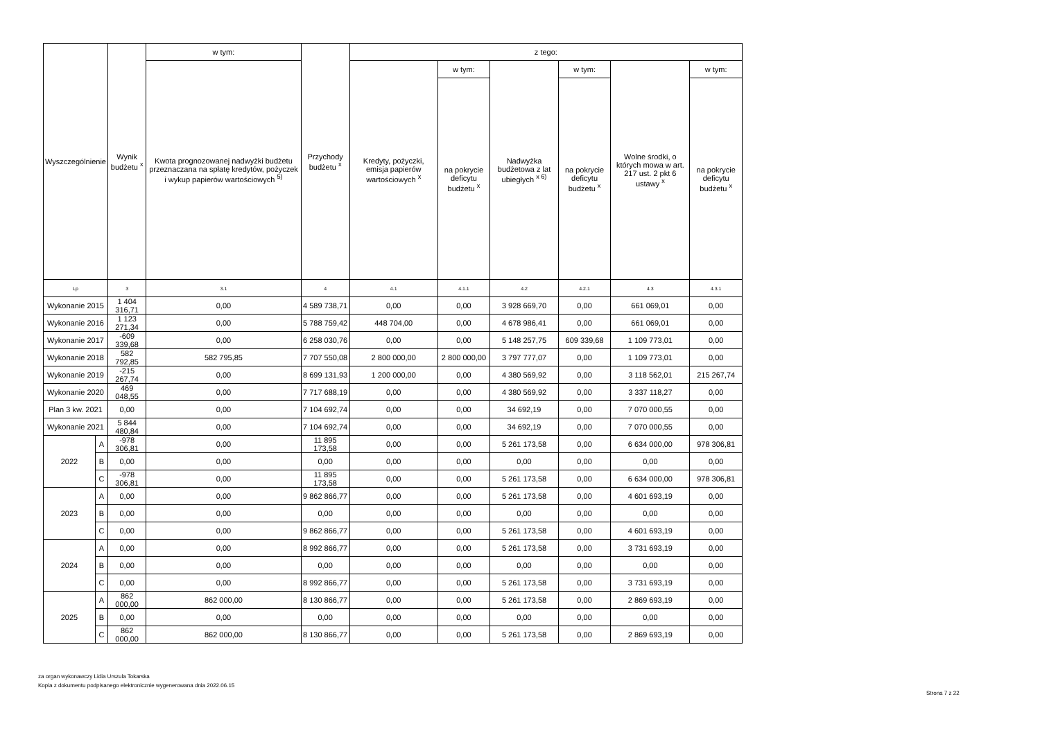| Wyszczególnienie | | Wynik budżetu <sup>x</sup> | w tym: | Przychody budżetu <sup>x</sup> | z tego: | | | | | |
| --- | --- | --- | --- | --- | --- | --- | --- | --- | --- | --- |
| | | | Kwota prognozowanej nadwyżki budżetu przeznaczana na spłatę kredytów, pożyczek i wykup papierów wartościowych <sup>5)</sup> | | Kredyty, pożyczki, emisja papierów wartościowych <sup>x</sup> | w tym: | Nadwyżka budżetowa z lat ubiegłych <sup>x 6)</sup> | w tym: | Wolne środki, o których mowa w art. 217 ust. 2 pkt 6 ustawy <sup>x</sup> | w tym: |
| | | | | | | na pokrycie deficytu budżetu <sup>x</sup> | | na pokrycie deficytu budżetu <sup>x</sup> | | na pokrycie deficytu budżetu <sup>x</sup> |
| Lp | | 3 | 3.1 | 4 | 4.1 | 4.1.1 | 4.2 | 4.2.1 | 4.3 | 4.3.1 |
| Wykonanie 2015 | | 1 404 316,71 | 0,00 | 4 589 738,71 | 0,00 | 0,00 | 3 928 669,70 | 0,00 | 661 069,01 | 0,00 |
| Wykonanie 2016 | | 1 123 271,34 | 0,00 | 5 788 759,42 | 448 704,00 | 0,00 | 4 678 986,41 | 0,00 | 661 069,01 | 0,00 |
| Wykonanie 2017 | | -609 339,68 | 0,00 | 6 258 030,76 | 0,00 | 0,00 | 5 148 257,75 | 609 339,68 | 1 109 773,01 | 0,00 |
| Wykonanie 2018 | | 582 792,85 | 582 795,85 | 7 707 550,08 | 2 800 000,00 | 2 800 000,00 | 3 797 777,07 | 0,00 | 1 109 773,01 | 0,00 |
| Wykonanie 2019 | | -215 267,74 | 0,00 | 8 699 131,93 | 1 200 000,00 | 0,00 | 4 380 569,92 | 0,00 | 3 118 562,01 | 215 267,74 |
| Wykonanie 2020 | | 469 048,55 | 0,00 | 7 717 688,19 | 0,00 | 0,00 | 4 380 569,92 | 0,00 | 3 337 118,27 | 0,00 |
| Plan 3 kw. 2021 | | 0,00 | 0,00 | 7 104 692,74 | 0,00 | 0,00 | 34 692,19 | 0,00 | 7 070 000,55 | 0,00 |
| Wykonanie 2021 | | 5 844 480,84 | 0,00 | 7 104 692,74 | 0,00 | 0,00 | 34 692,19 | 0,00 | 7 070 000,55 | 0,00 |
| 2022 | A | -978 306,81 | 0,00 | 11 895 173,58 | 0,00 | 0,00 | 5 261 173,58 | 0,00 | 6 634 000,00 | 978 306,81 |
| | B | 0,00 | 0,00 | 0,00 | 0,00 | 0,00 | 0,00 | 0,00 | 0,00 | 0,00 |
| | C | -978 306,81 | 0,00 | 11 895 173,58 | 0,00 | 0,00 | 5 261 173,58 | 0,00 | 6 634 000,00 | 978 306,81 |
| 2023 | A | 0,00 | 0,00 | 9 862 866,77 | 0,00 | 0,00 | 5 261 173,58 | 0,00 | 4 601 693,19 | 0,00 |
| | B | 0,00 | 0,00 | 0,00 | 0,00 | 0,00 | 0,00 | 0,00 | 0,00 | 0,00 |
| | C | 0,00 | 0,00 | 9 862 866,77 | 0,00 | 0,00 | 5 261 173,58 | 0,00 | 4 601 693,19 | 0,00 |
| 2024 | A | 0,00 | 0,00 | 8 992 866,77 | 0,00 | 0,00 | 5 261 173,58 | 0,00 | 3 731 693,19 | 0,00 |
| | B | 0,00 | 0,00 | 0,00 | 0,00 | 0,00 | 0,00 | 0,00 | 0,00 | 0,00 |
| | C | 0,00 | 0,00 | 8 992 866,77 | 0,00 | 0,00 | 5 261 173,58 | 0,00 | 3 731 693,19 | 0,00 |
| 2025 | A | 862 000,00 | 862 000,00 | 8 130 866,77 | 0,00 | 0,00 | 5 261 173,58 | 0,00 | 2 869 693,19 | 0,00 |
| | B | 0,00 | 0,00 | 0,00 | 0,00 | 0,00 | 0,00 | 0,00 | 0,00 | 0,00 |
| | C | 862 000,00 | 862 000,00 | 8 130 866,77 | 0,00 | 0,00 | 5 261 173,58 | 0,00 | 2 869 693,19 | 0,00 |
za organ wykonawczy Lidia Urszula Tokarska
Kopia z dokumentu podpisanego elektronicznie wygenerowana dnia 2022.06.15
Strona 7 z 22